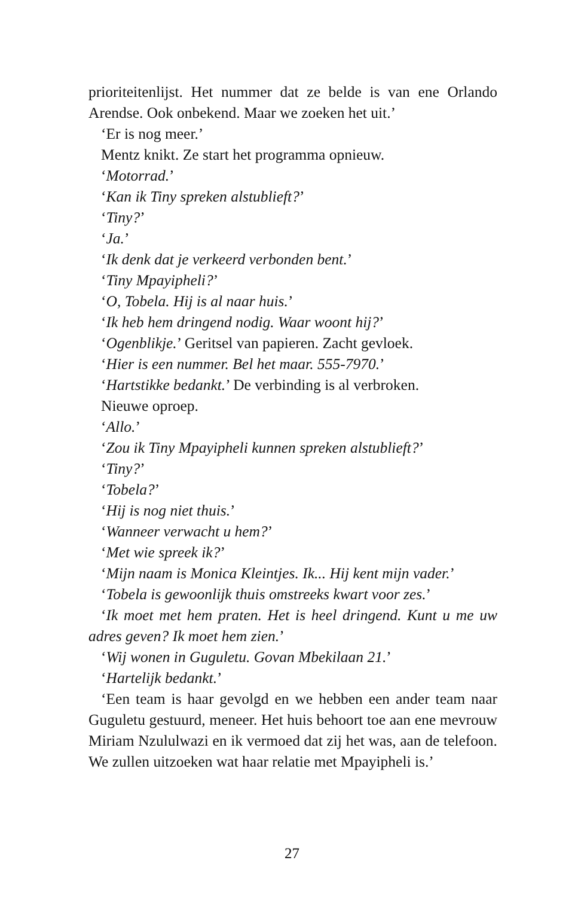prioriteitenlijst. Het nummer dat ze belde is van ene Orlando Arendse. Ook onbekend. Maar we zoeken het uit.’
‘Er is nog meer.’
Mentz knikt. Ze start het programma opnieuw.
‘Motorrad.’
‘Kan ik Tiny spreken alstublieft?’
‘Tiny?’
‘Ja.’
‘Ik denk dat je verkeerd verbonden bent.’
‘Tiny Mpayipheli?’
‘O, Tobela. Hij is al naar huis.’
‘Ik heb hem dringend nodig. Waar woont hij?’
‘Ogenblikje.’ Geritsel van papieren. Zacht gevloek.
‘Hier is een nummer. Bel het maar. 555-7970.’
‘Hartstikke bedankt.’ De verbinding is al verbroken.
Nieuwe oproep.
‘Allo.’
‘Zou ik Tiny Mpayipheli kunnen spreken alstublieft?’
‘Tiny?’
‘Tobela?’
‘Hij is nog niet thuis.’
‘Wanneer verwacht u hem?’
‘Met wie spreek ik?’
‘Mijn naam is Monica Kleintjes. Ik... Hij kent mijn vader.’
‘Tobela is gewoonlijk thuis omstreeks kwart voor zes.’
‘Ik moet met hem praten. Het is heel dringend. Kunt u me uw adres geven? Ik moet hem zien.’
‘Wij wonen in Guguletu. Govan Mbekilaan 21.’
‘Hartelijk bedankt.’
‘Een team is haar gevolgd en we hebben een ander team naar Guguletu gestuurd, meneer. Het huis behoort toe aan ene mevrouw Miriam Nzululwazi en ik vermoed dat zij het was, aan de telefoon. We zullen uitzoeken wat haar relatie met Mpayipheli is.’
27